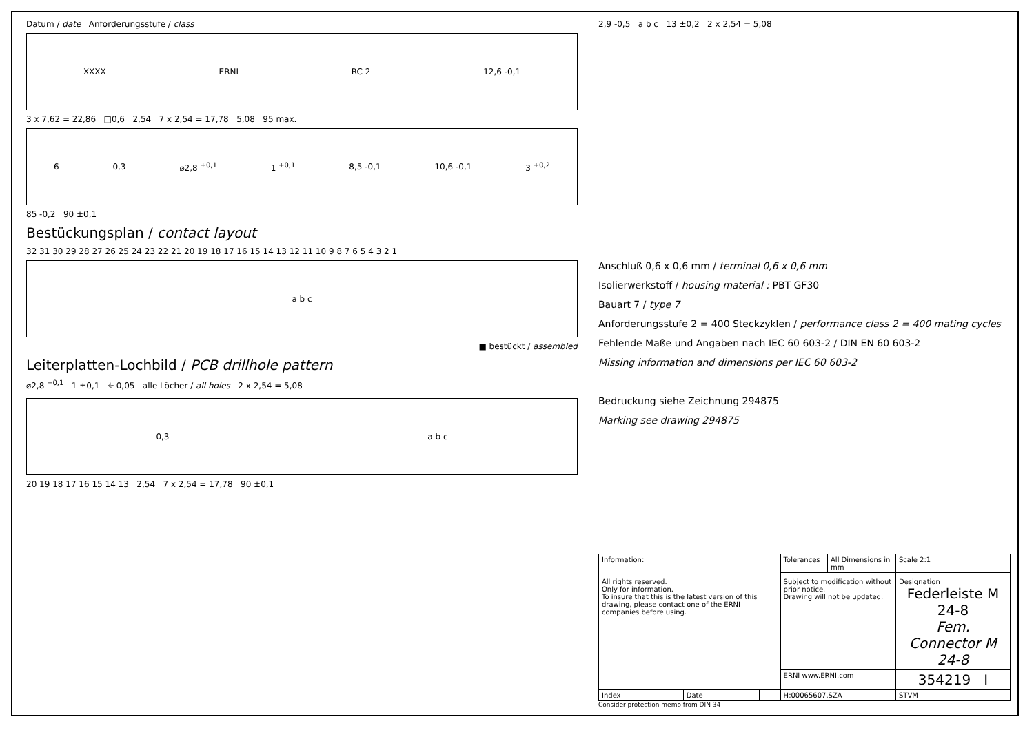Datum / date Anforderungsstufe / class
XXXX ERNI RC 2 12,6 -0,1
3 x 7,62 = 22,86 □0,6 2,54 7 x 2,54 = 17,78 5,08 95 max.
6 0,3 ⌀2,8 <sup>+0,1</sup> 1 <sup>+0,1</sup> 8,5 -0,1 10,6 -0,1 3 <sup>+0,2</sup>
85 -0,2 90 ±0,1
Bestückungsplan / contact layout
32 31 30 29 28 27 26 25 24 23 22 21 20 19 18 17 16 15 14 13 12 11 10 9 8 7 6 5 4 3 2 1
a b c
■ bestückt / assembled
Leiterplatten-Lochbild / PCB drillhole pattern
⌀2,8 <sup>+0,1</sup> 1 ±0,1 ⌖ 0,05 alle Löcher / all holes 2 x 2,54 = 5,08
0,3 a b c
20 19 18 17 16 15 14 13 2,54 7 x 2,54 = 17,78 90 ±0,1
2,9 -0,5 a b c 13 ±0,2 2 x 2,54 = 5,08
Anschluß 0,6 x 0,6 mm / terminal 0,6 x 0,6 mm
Isolierwerkstoff / housing material : PBT GF30
Bauart 7 / type 7
Anforderungsstufe 2 = 400 Steckzyklen / performance class 2 = 400 mating cycles
Fehlende Maße und Angaben nach IEC 60 603-2 / DIN EN 60 603-2
Missing information and dimensions per IEC 60 603-2
Bedruckung siehe Zeichnung 294875
Marking see drawing 294875
| Information: | | | Tolerances | All Dimensions in mm | Scale 2:1 |
| All rights reserved. Only for information. To insure that this is the latest version of this drawing, please contact one of the ERNI companies before using. | | | Subject to modification without prior notice. Drawing will not be updated. | | Designation Federleiste M 24-8 Fem. Connector M 24-8 |
| | | | ERNI www.ERNI.com | | 354219 I |
| Index | Date | | H:00065607.SZA | | STVM |
Consider protection memo from DIN 34